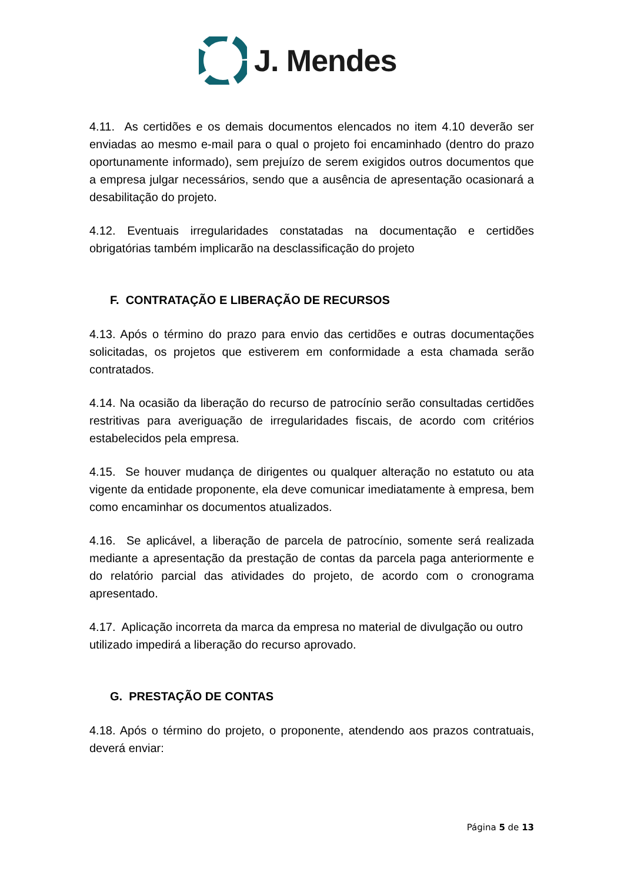J. Mendes
4.11. As certidões e os demais documentos elencados no item 4.10 deverão ser enviadas ao mesmo e-mail para o qual o projeto foi encaminhado (dentro do prazo oportunamente informado), sem prejuízo de serem exigidos outros documentos que a empresa julgar necessários, sendo que a ausência de apresentação ocasionará a desabilitação do projeto.
4.12. Eventuais irregularidades constatadas na documentação e certidões obrigatórias também implicarão na desclassificação do projeto
F. CONTRATAÇÃO E LIBERAÇÃO DE RECURSOS
4.13. Após o término do prazo para envio das certidões e outras documentações solicitadas, os projetos que estiverem em conformidade a esta chamada serão contratados.
4.14. Na ocasião da liberação do recurso de patrocínio serão consultadas certidões restritivas para averiguação de irregularidades fiscais, de acordo com critérios estabelecidos pela empresa.
4.15. Se houver mudança de dirigentes ou qualquer alteração no estatuto ou ata vigente da entidade proponente, ela deve comunicar imediatamente à empresa, bem como encaminhar os documentos atualizados.
4.16. Se aplicável, a liberação de parcela de patrocínio, somente será realizada mediante a apresentação da prestação de contas da parcela paga anteriormente e do relatório parcial das atividades do projeto, de acordo com o cronograma apresentado.
4.17. Aplicação incorreta da marca da empresa no material de divulgação ou outro utilizado impedirá a liberação do recurso aprovado.
G. PRESTAÇÃO DE CONTAS
4.18. Após o término do projeto, o proponente, atendendo aos prazos contratuais, deverá enviar:
Página 5 de 13